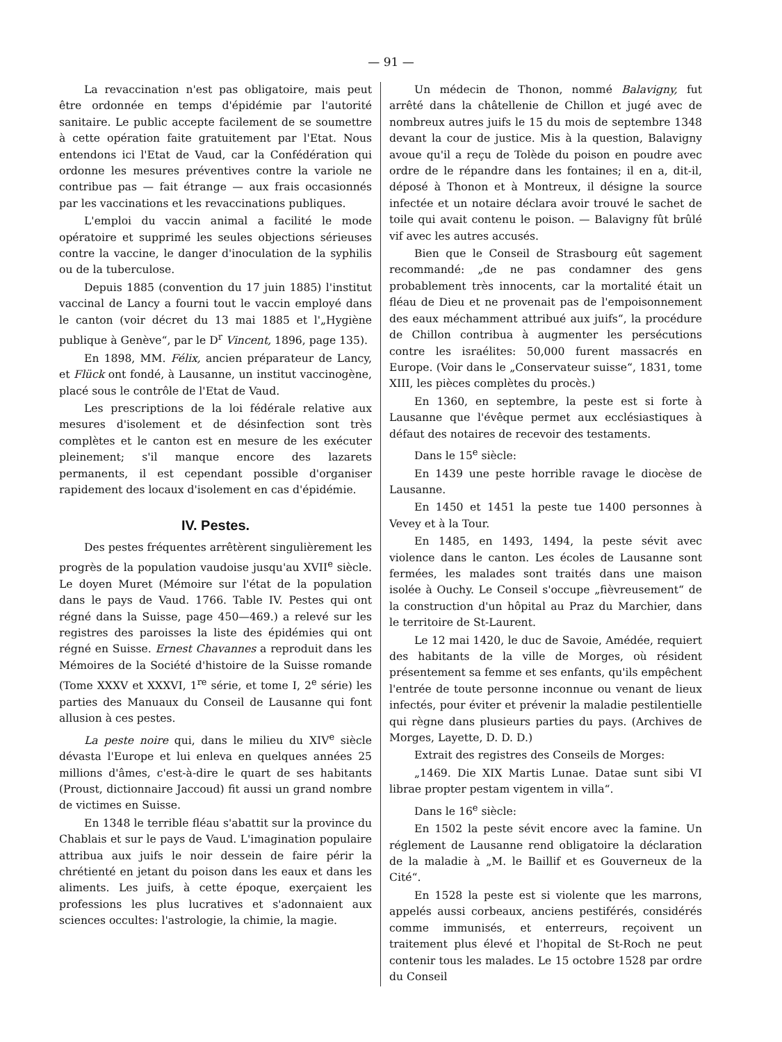— 91 —
La revaccination n'est pas obligatoire, mais peut être ordonnée en temps d'épidémie par l'autorité sanitaire. Le public accepte facilement de se soumettre à cette opération faite gratuitement par l'Etat. Nous entendons ici l'Etat de Vaud, car la Confédération qui ordonne les mesures préventives contre la variole ne contribue pas — fait étrange — aux frais occasionnés par les vaccinations et les revaccinations publiques.
L'emploi du vaccin animal a facilité le mode opératoire et supprimé les seules objections sérieuses contre la vaccine, le danger d'inoculation de la syphilis ou de la tuberculose.
Depuis 1885 (convention du 17 juin 1885) l'institut vaccinal de Lancy a fourni tout le vaccin employé dans le canton (voir décret du 13 mai 1885 et l'„Hygiène publique à Genève“, par le D<sup>r</sup> Vincent, 1896, page 135).
En 1898, MM. Félix, ancien préparateur de Lancy, et Flück ont fondé, à Lausanne, un institut vaccinogène, placé sous le contrôle de l'Etat de Vaud.
Les prescriptions de la loi fédérale relative aux mesures d'isolement et de désinfection sont très complètes et le canton est en mesure de les exécuter pleinement; s'il manque encore des lazarets permanents, il est cependant possible d'organiser rapidement des locaux d'isolement en cas d'épidémie.
IV. Pestes.
Des pestes fréquentes arrêtèrent singulièrement les progrès de la population vaudoise jusqu'au XVII<sup>e</sup> siècle. Le doyen Muret (Mémoire sur l'état de la population dans le pays de Vaud. 1766. Table IV. Pestes qui ont régné dans la Suisse, page 450—469.) a relevé sur les registres des paroisses la liste des épidémies qui ont régné en Suisse. Ernest Chavannes a reproduit dans les Mémoires de la Société d'histoire de la Suisse romande (Tome XXXV et XXXVI, 1<sup>re</sup> série, et tome I, 2<sup>e</sup> série) les parties des Manuaux du Conseil de Lausanne qui font allusion à ces pestes.
La peste noire qui, dans le milieu du XIV<sup>e</sup> siècle dévasta l'Europe et lui enleva en quelques années 25 millions d'âmes, c'est-à-dire le quart de ses habitants (Proust, dictionnaire Jaccoud) fit aussi un grand nombre de victimes en Suisse.
En 1348 le terrible fléau s'abattit sur la province du Chablais et sur le pays de Vaud. L'imagination populaire attribua aux juifs le noir dessein de faire périr la chrétienté en jetant du poison dans les eaux et dans les aliments. Les juifs, à cette époque, exerçaient les professions les plus lucratives et s'adonnaient aux sciences occultes: l'astrologie, la chimie, la magie.
Un médecin de Thonon, nommé Balavigny, fut arrêté dans la châtellenie de Chillon et jugé avec de nombreux autres juifs le 15 du mois de septembre 1348 devant la cour de justice. Mis à la question, Balavigny avoue qu'il a reçu de Tolède du poison en poudre avec ordre de le répandre dans les fontaines; il en a, dit-il, déposé à Thonon et à Montreux, il désigne la source infectée et un notaire déclara avoir trouvé le sachet de toile qui avait contenu le poison. — Balavigny fût brûlé vif avec les autres accusés.
Bien que le Conseil de Strasbourg eût sagement recommandé: „de ne pas condamner des gens probablement très innocents, car la mortalité était un fléau de Dieu et ne provenait pas de l'empoisonnement des eaux méchamment attribué aux juifs“, la procédure de Chillon contribua à augmenter les persécutions contre les israélites: 50,000 furent massacrés en Europe. (Voir dans le „Conservateur suisse“, 1831, tome XIII, les pièces complètes du procès.)
En 1360, en septembre, la peste est si forte à Lausanne que l'évêque permet aux ecclésiastiques à défaut des notaires de recevoir des testaments.
Dans le 15<sup>e</sup> siècle:
En 1439 une peste horrible ravage le diocèse de Lausanne.
En 1450 et 1451 la peste tue 1400 personnes à Vevey et à la Tour.
En 1485, en 1493, 1494, la peste sévit avec violence dans le canton. Les écoles de Lausanne sont fermées, les malades sont traités dans une maison isolée à Ouchy. Le Conseil s'occupe „fièvreusement“ de la construction d'un hôpital au Praz du Marchier, dans le territoire de St-Laurent.
Le 12 mai 1420, le duc de Savoie, Amédée, requiert des habitants de la ville de Morges, où résident présentement sa femme et ses enfants, qu'ils empêchent l'entrée de toute personne inconnue ou venant de lieux infectés, pour éviter et prévenir la maladie pestilentielle qui règne dans plusieurs parties du pays. (Archives de Morges, Layette, D. D. D.)
Extrait des registres des Conseils de Morges:
„1469. Die XIX Martis Lunae. Datae sunt sibi VI librae propter pestam vigentem in villa“.
Dans le 16<sup>e</sup> siècle:
En 1502 la peste sévit encore avec la famine. Un réglement de Lausanne rend obligatoire la déclaration de la maladie à „M. le Baillif et es Gouverneux de la Cité“.
En 1528 la peste est si violente que les marrons, appelés aussi corbeaux, anciens pestiférés, considérés comme immunisés, et enterreurs, reçoivent un traitement plus élevé et l'hopital de St-Roch ne peut contenir tous les malades. Le 15 octobre 1528 par ordre du Conseil